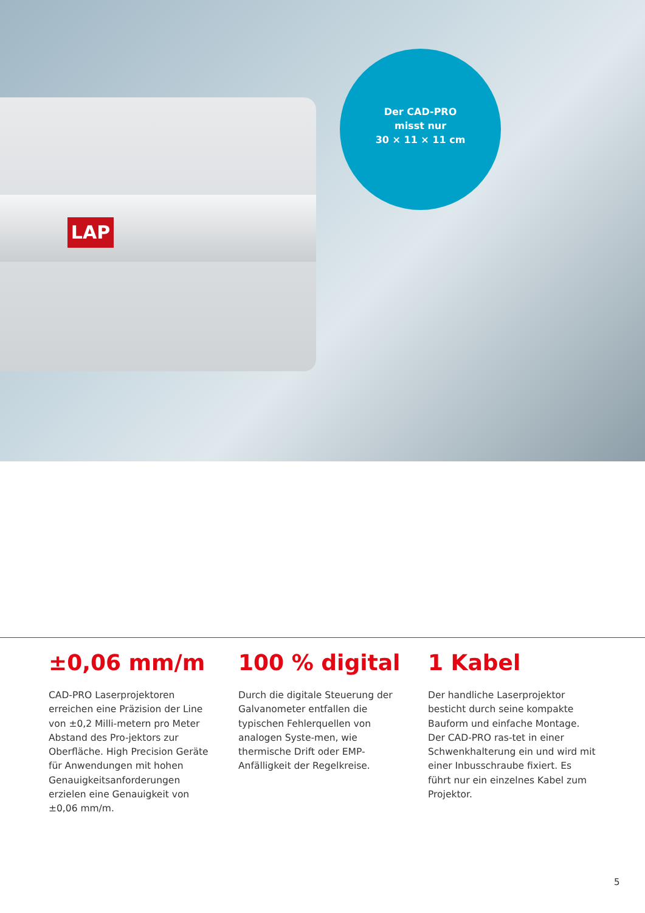LAP
Der CAD-PRO
misst nur
30 × 11 × 11 cm
±0,06 mm/m
CAD-PRO Laserprojektoren erreichen eine Präzision der Line von ±0,2 Milli-metern pro Meter Abstand des Pro-jektors zur Oberfläche. High Precision Geräte für Anwendungen mit hohen Genauigkeitsanforderungen erzielen eine Genauigkeit von ±0,06 mm/m.
100 % digital
Durch die digitale Steuerung der Galvanometer entfallen die typischen Fehlerquellen von analogen Syste-men, wie thermische Drift oder EMP-Anfälligkeit der Regelkreise.
1 Kabel
Der handliche Laserprojektor besticht durch seine kompakte Bauform und einfache Montage. Der CAD-PRO ras-tet in einer Schwenkhalterung ein und wird mit einer Inbusschraube fixiert. Es führt nur ein einzelnes Kabel zum Projektor.
5